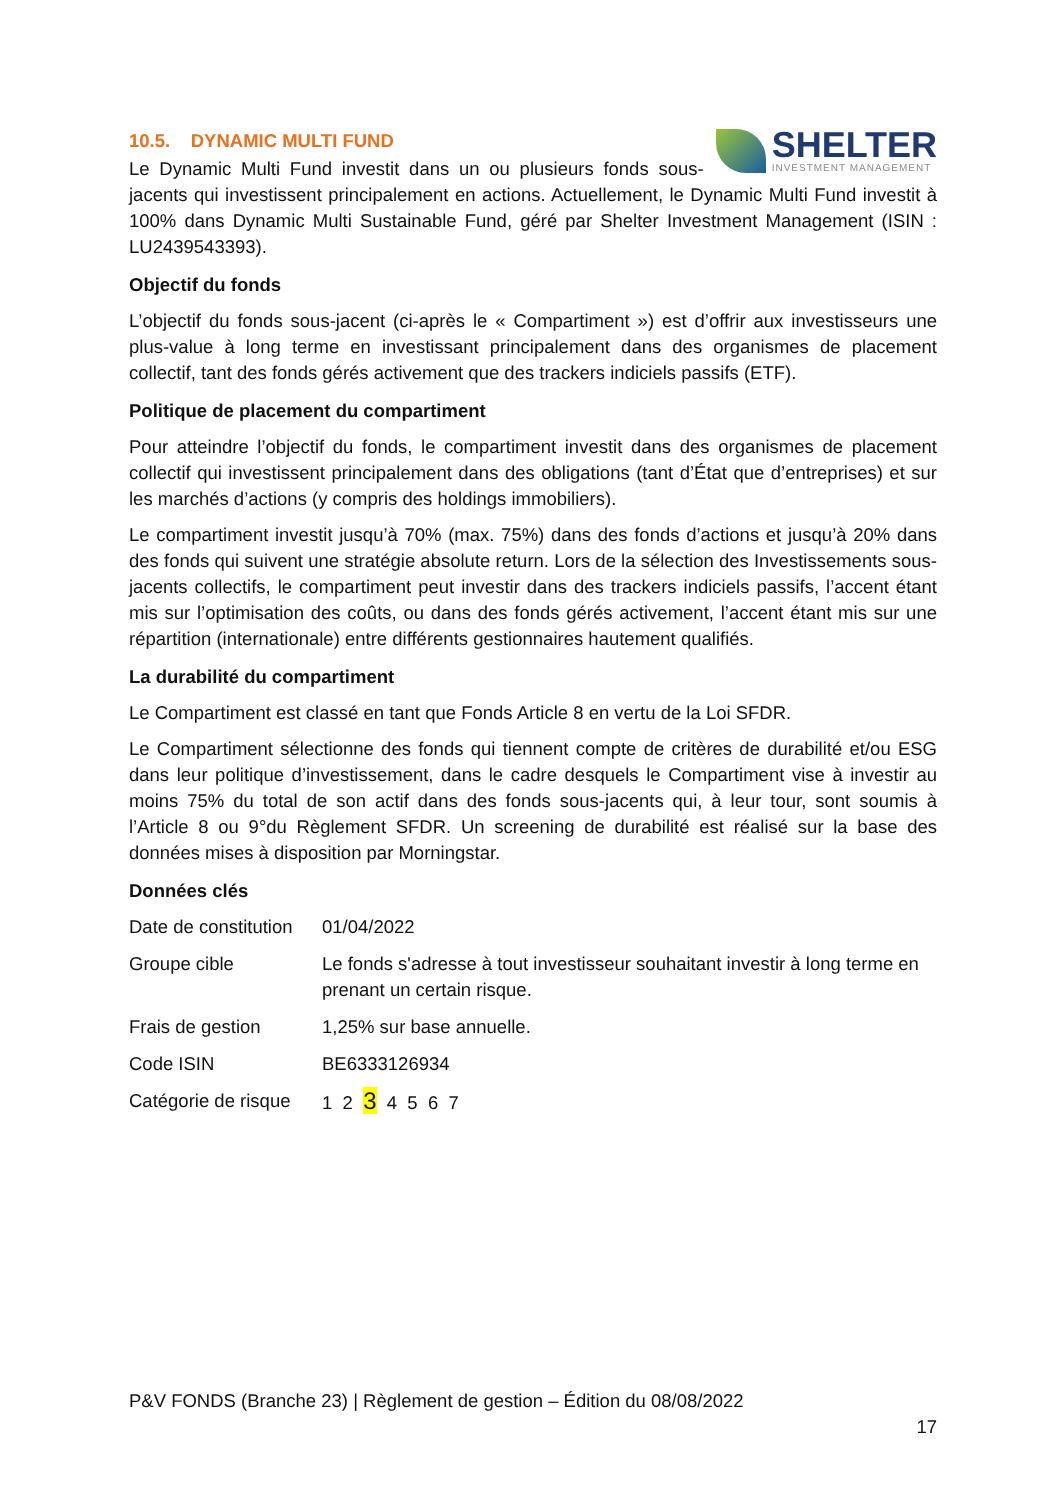SHELTER
INVESTMENT MANAGEMENT
10.5. DYNAMIC MULTI FUND
Le Dynamic Multi Fund investit dans un ou plusieurs fonds sous-jacents qui investissent principalement en actions. Actuellement, le Dynamic Multi Fund investit à 100% dans Dynamic Multi Sustainable Fund, géré par Shelter Investment Management (ISIN : LU2439543393).
Objectif du fonds
L’objectif du fonds sous-jacent (ci-après le « Compartiment ») est d’offrir aux investisseurs une plus-value à long terme en investissant principalement dans des organismes de placement collectif, tant des fonds gérés activement que des trackers indiciels passifs (ETF).
Politique de placement du compartiment
Pour atteindre l’objectif du fonds, le compartiment investit dans des organismes de placement collectif qui investissent principalement dans des obligations (tant d’État que d’entreprises) et sur les marchés d’actions (y compris des holdings immobiliers).
Le compartiment investit jusqu’à 70% (max. 75%) dans des fonds d’actions et jusqu’à 20% dans des fonds qui suivent une stratégie absolute return. Lors de la sélection des Investissements sous-jacents collectifs, le compartiment peut investir dans des trackers indiciels passifs, l’accent étant mis sur l’optimisation des coûts, ou dans des fonds gérés activement, l’accent étant mis sur une répartition (internationale) entre différents gestionnaires hautement qualifiés.
La durabilité du compartiment
Le Compartiment est classé en tant que Fonds Article 8 en vertu de la Loi SFDR.
Le Compartiment sélectionne des fonds qui tiennent compte de critères de durabilité et/ou ESG dans leur politique d’investissement, dans le cadre desquels le Compartiment vise à investir au moins 75% du total de son actif dans des fonds sous-jacents qui, à leur tour, sont soumis à l’Article 8 ou 9°du Règlement SFDR. Un screening de durabilité est réalisé sur la base des données mises à disposition par Morningstar.
Données clés
| Date de constitution | 01/04/2022 |
| Groupe cible | Le fonds s'adresse à tout investisseur souhaitant investir à long terme en prenant un certain risque. |
| Frais de gestion | 1,25% sur base annuelle. |
| Code ISIN | BE6333126934 |
| Catégorie de risque | 1 2 3 4 5 6 7 |
P&V FONDS (Branche 23) | Règlement de gestion – Édition du 08/08/2022
17